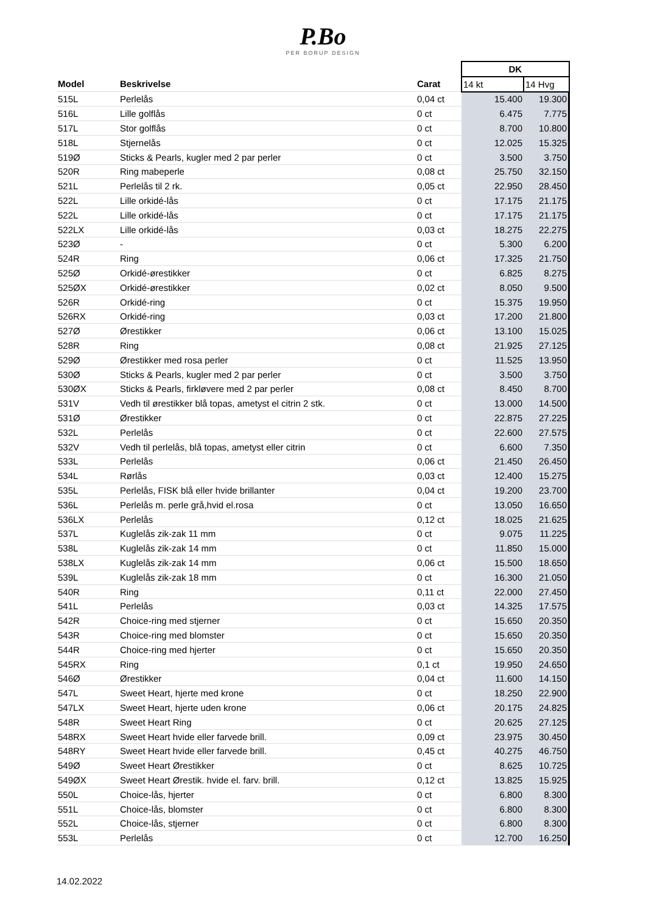P.Bo
PER BORUP DESIGN
| | | | DK | |
| --- | --- | --- | --- | --- |
| Model | Beskrivelse | Carat | 14 kt | 14 Hvg |
| 515L | Perlelås | 0,04 ct | 15.400 | 19.300 |
| 516L | Lille golflås | 0 ct | 6.475 | 7.775 |
| 517L | Stor golflås | 0 ct | 8.700 | 10.800 |
| 518L | Stjernelås | 0 ct | 12.025 | 15.325 |
| 519Ø | Sticks & Pearls, kugler med 2 par perler | 0 ct | 3.500 | 3.750 |
| 520R | Ring mabeperle | 0,08 ct | 25.750 | 32.150 |
| 521L | Perlelås til 2 rk. | 0,05 ct | 22.950 | 28.450 |
| 522L | Lille orkidé-lås | 0 ct | 17.175 | 21.175 |
| 522L | Lille orkidé-lås | 0 ct | 17.175 | 21.175 |
| 522LX | Lille orkidé-lås | 0,03 ct | 18.275 | 22.275 |
| 523Ø | - | 0 ct | 5.300 | 6.200 |
| 524R | Ring | 0,06 ct | 17.325 | 21.750 |
| 525Ø | Orkidé-ørestikker | 0 ct | 6.825 | 8.275 |
| 525ØX | Orkidé-ørestikker | 0,02 ct | 8.050 | 9.500 |
| 526R | Orkidé-ring | 0 ct | 15.375 | 19.950 |
| 526RX | Orkidé-ring | 0,03 ct | 17.200 | 21.800 |
| 527Ø | Ørestikker | 0,06 ct | 13.100 | 15.025 |
| 528R | Ring | 0,08 ct | 21.925 | 27.125 |
| 529Ø | Ørestikker med rosa perler | 0 ct | 11.525 | 13.950 |
| 530Ø | Sticks & Pearls, kugler med 2 par perler | 0 ct | 3.500 | 3.750 |
| 530ØX | Sticks & Pearls, firkløvere med 2 par perler | 0,08 ct | 8.450 | 8.700 |
| 531V | Vedh til ørestikker blå topas, ametyst el citrin 2 stk. | 0 ct | 13.000 | 14.500 |
| 531Ø | Ørestikker | 0 ct | 22.875 | 27.225 |
| 532L | Perlelås | 0 ct | 22.600 | 27.575 |
| 532V | Vedh til perlelås, blå topas, ametyst eller citrin | 0 ct | 6.600 | 7.350 |
| 533L | Perlelås | 0,06 ct | 21.450 | 26.450 |
| 534L | Rørlås | 0,03 ct | 12.400 | 15.275 |
| 535L | Perlelås, FISK blå eller hvide brillanter | 0,04 ct | 19.200 | 23.700 |
| 536L | Perlelås m. perle grå,hvid el.rosa | 0 ct | 13.050 | 16.650 |
| 536LX | Perlelås | 0,12 ct | 18.025 | 21.625 |
| 537L | Kuglelås zik-zak 11 mm | 0 ct | 9.075 | 11.225 |
| 538L | Kuglelås zik-zak 14 mm | 0 ct | 11.850 | 15.000 |
| 538LX | Kuglelås zik-zak 14 mm | 0,06 ct | 15.500 | 18.650 |
| 539L | Kuglelås zik-zak 18 mm | 0 ct | 16.300 | 21.050 |
| 540R | Ring | 0,11 ct | 22.000 | 27.450 |
| 541L | Perlelås | 0,03 ct | 14.325 | 17.575 |
| 542R | Choice-ring med stjerner | 0 ct | 15.650 | 20.350 |
| 543R | Choice-ring med blomster | 0 ct | 15.650 | 20.350 |
| 544R | Choice-ring med hjerter | 0 ct | 15.650 | 20.350 |
| 545RX | Ring | 0,1 ct | 19.950 | 24.650 |
| 546Ø | Ørestikker | 0,04 ct | 11.600 | 14.150 |
| 547L | Sweet Heart, hjerte med krone | 0 ct | 18.250 | 22.900 |
| 547LX | Sweet Heart, hjerte uden krone | 0,06 ct | 20.175 | 24.825 |
| 548R | Sweet Heart Ring | 0 ct | 20.625 | 27.125 |
| 548RX | Sweet Heart hvide eller farvede brill. | 0,09 ct | 23.975 | 30.450 |
| 548RY | Sweet Heart hvide eller farvede brill. | 0,45 ct | 40.275 | 46.750 |
| 549Ø | Sweet Heart Ørestikker | 0 ct | 8.625 | 10.725 |
| 549ØX | Sweet Heart Ørestik. hvide el. farv. brill. | 0,12 ct | 13.825 | 15.925 |
| 550L | Choice-lås, hjerter | 0 ct | 6.800 | 8.300 |
| 551L | Choice-lås, blomster | 0 ct | 6.800 | 8.300 |
| 552L | Choice-lås, stjerner | 0 ct | 6.800 | 8.300 |
| 553L | Perlelås | 0 ct | 12.700 | 16.250 |
14.02.2022